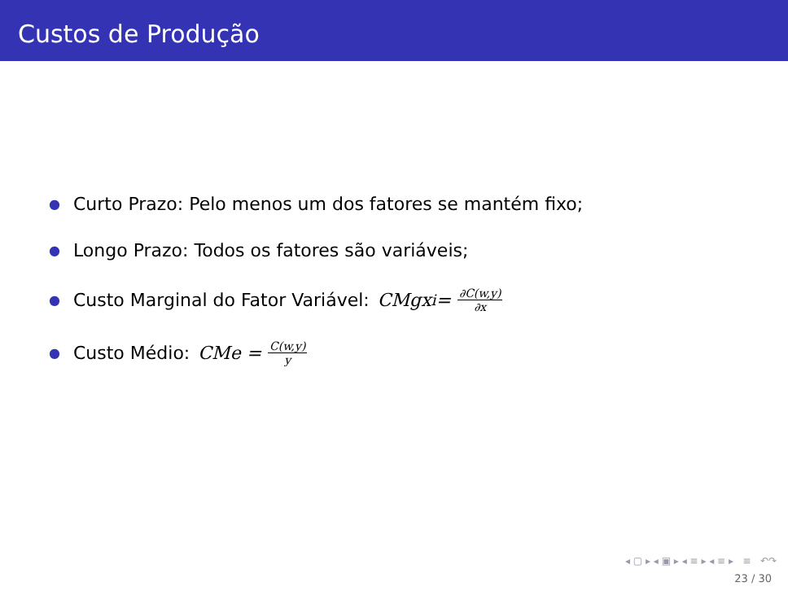Custos de Produção
● Curto Prazo: Pelo menos um dos fatores se mantém fixo;
● Longo Prazo: Todos os fatores são variáveis;
● Custo Marginal do Fator Variável: CMgx<sub>i</sub> = ∂C(w,y) ∂x
● Custo Médio: CMe = C(w,y) y
◂ ▢ ▸ ◂ ▣ ▸ ◂ ≡ ▸ ◂ ≡ ▸ ≡ ↶↷
23 / 30